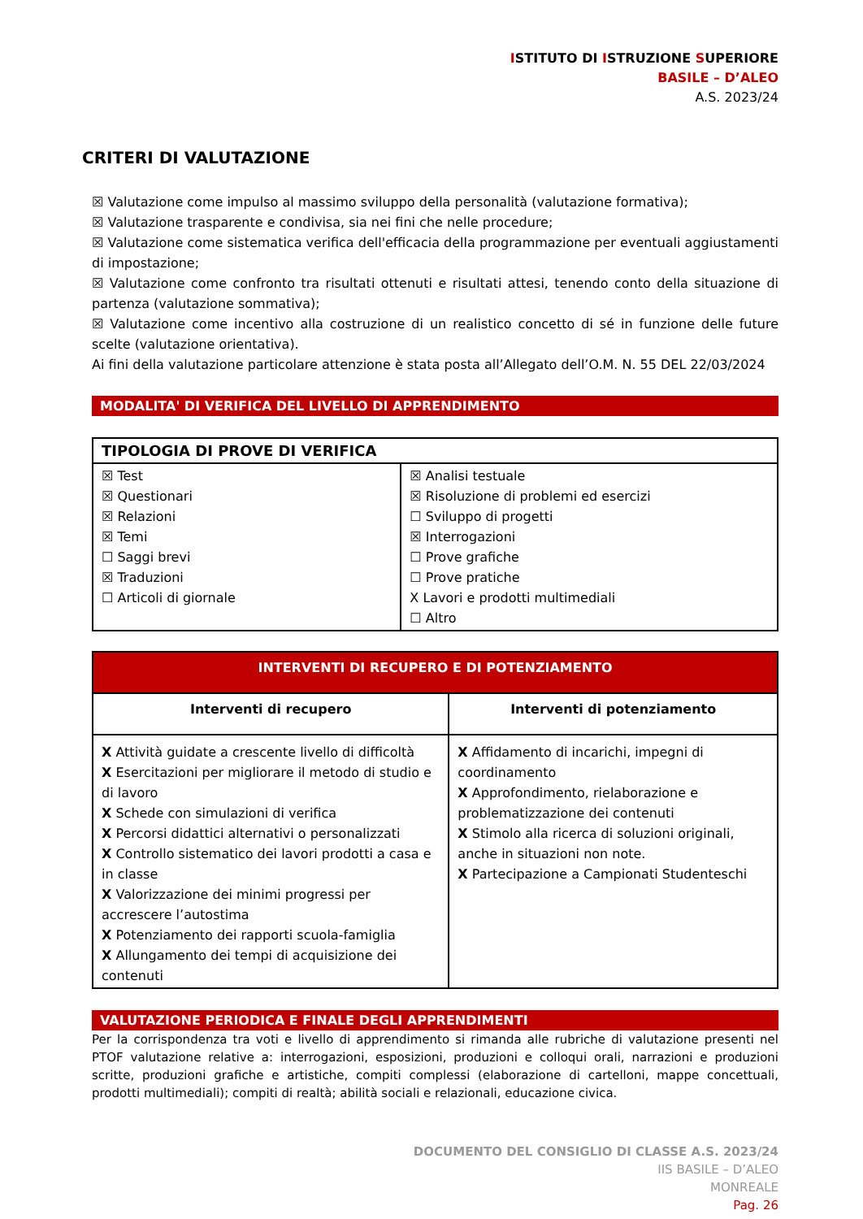ISTITUTO DI ISTRUZIONE SUPERIORE
BASILE – D’ALEO
A.S. 2023/24
CRITERI DI VALUTAZIONE
☒ Valutazione come impulso al massimo sviluppo della personalità (valutazione formativa);
☒ Valutazione trasparente e condivisa, sia nei fini che nelle procedure;
☒ Valutazione come sistematica verifica dell'efficacia della programmazione per eventuali aggiustamenti di impostazione;
☒ Valutazione come confronto tra risultati ottenuti e risultati attesi, tenendo conto della situazione di partenza (valutazione sommativa);
☒ Valutazione come incentivo alla costruzione di un realistico concetto di sé in funzione delle future scelte (valutazione orientativa).
Ai fini della valutazione particolare attenzione è stata posta all’Allegato dell’O.M. N. 55 DEL 22/03/2024
MODALITA' DI VERIFICA DEL LIVELLO DI APPRENDIMENTO
| TIPOLOGIA DI PROVE DI VERIFICA | |
| --- | --- |
| ☒ Test ☒ Questionari ☒ Relazioni ☒ Temi ☐ Saggi brevi ☒ Traduzioni ☐ Articoli di giornale | ☒ Analisi testuale ☒ Risoluzione di problemi ed esercizi ☐ Sviluppo di progetti ☒ Interrogazioni ☐ Prove grafiche ☐ Prove pratiche X Lavori e prodotti multimediali ☐ Altro |
| INTERVENTI DI RECUPERO E DI POTENZIAMENTO | |
| --- | --- |
| Interventi di recupero | Interventi di potenziamento |
| X Attività guidate a crescente livello di difficoltà X Esercitazioni per migliorare il metodo di studio e di lavoro X Schede con simulazioni di verifica X Percorsi didattici alternativi o personalizzati X Controllo sistematico dei lavori prodotti a casa e in classe X Valorizzazione dei minimi progressi per accrescere l’autostima X Potenziamento dei rapporti scuola-famiglia X Allungamento dei tempi di acquisizione dei contenuti | X Affidamento di incarichi, impegni di coordinamento X Approfondimento, rielaborazione e problematizzazione dei contenuti X Stimolo alla ricerca di soluzioni originali, anche in situazioni non note. X Partecipazione a Campionati Studenteschi |
VALUTAZIONE PERIODICA E FINALE DEGLI APPRENDIMENTI
Per la corrispondenza tra voti e livello di apprendimento si rimanda alle rubriche di valutazione presenti nel PTOF valutazione relative a: interrogazioni, esposizioni, produzioni e colloqui orali, narrazioni e produzioni scritte, produzioni grafiche e artistiche, compiti complessi (elaborazione di cartelloni, mappe concettuali, prodotti multimediali); compiti di realtà; abilità sociali e relazionali, educazione civica.
DOCUMENTO DEL CONSIGLIO DI CLASSE A.S. 2023/24
IIS BASILE – D’ALEO
MONREALE
Pag. 26